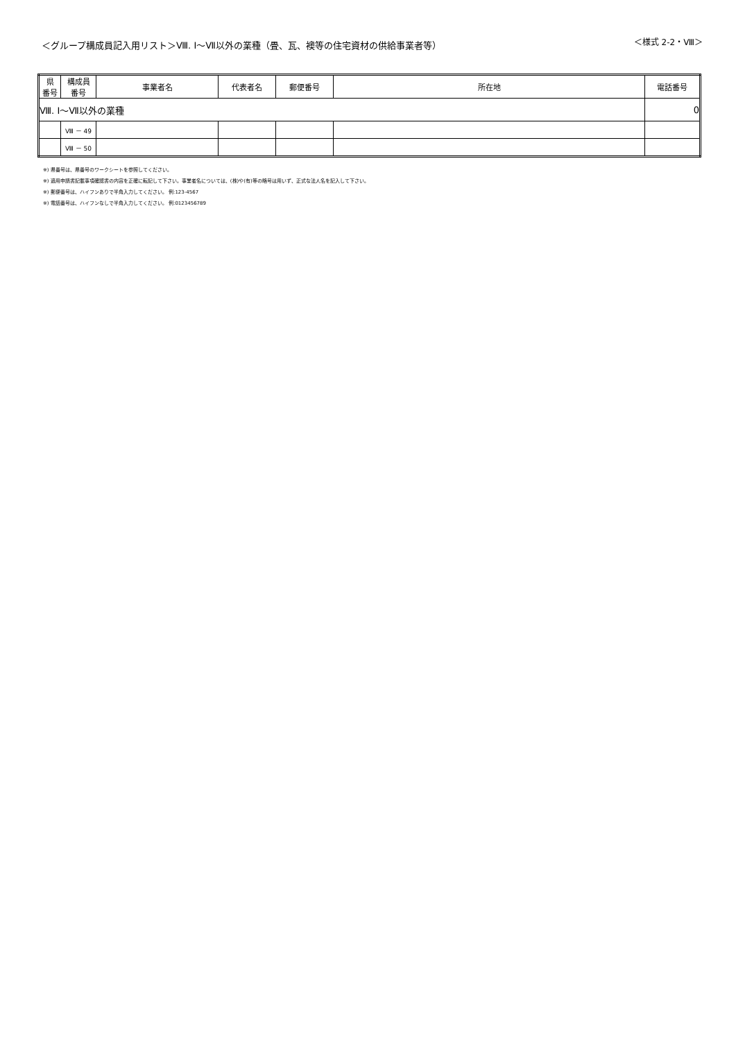＜グループ構成員記入用リスト＞Ⅷ. Ⅰ～Ⅶ以外の業種（畳、瓦、襖等の住宅資材の供給事業者等）
＜様式 2-2・Ⅷ＞
| 県 番号 | 構成員 番号 | 事業者名 | 代表者名 | 郵便番号 | 所在地 | 電話番号 |
| --- | --- | --- | --- | --- | --- | --- |
| Ⅷ. Ⅰ～Ⅶ以外の業種 | | | | | | 0 |
| | Ⅷ － 49 | | | | | |
| | Ⅷ － 50 | | | | | |
※) 県番号は、県番号のワークシートを参照してください。
※) 適用申請書記載事項確認書の内容を正確に転記して下さい。事業者名については、(株)や(有)等の略号は用いず、正式な法人名を記入して下さい。
※) 郵便番号は、ハイフンありで半角入力してください。 例:123-4567
※) 電話番号は、ハイフンなしで半角入力してください。 例:0123456789